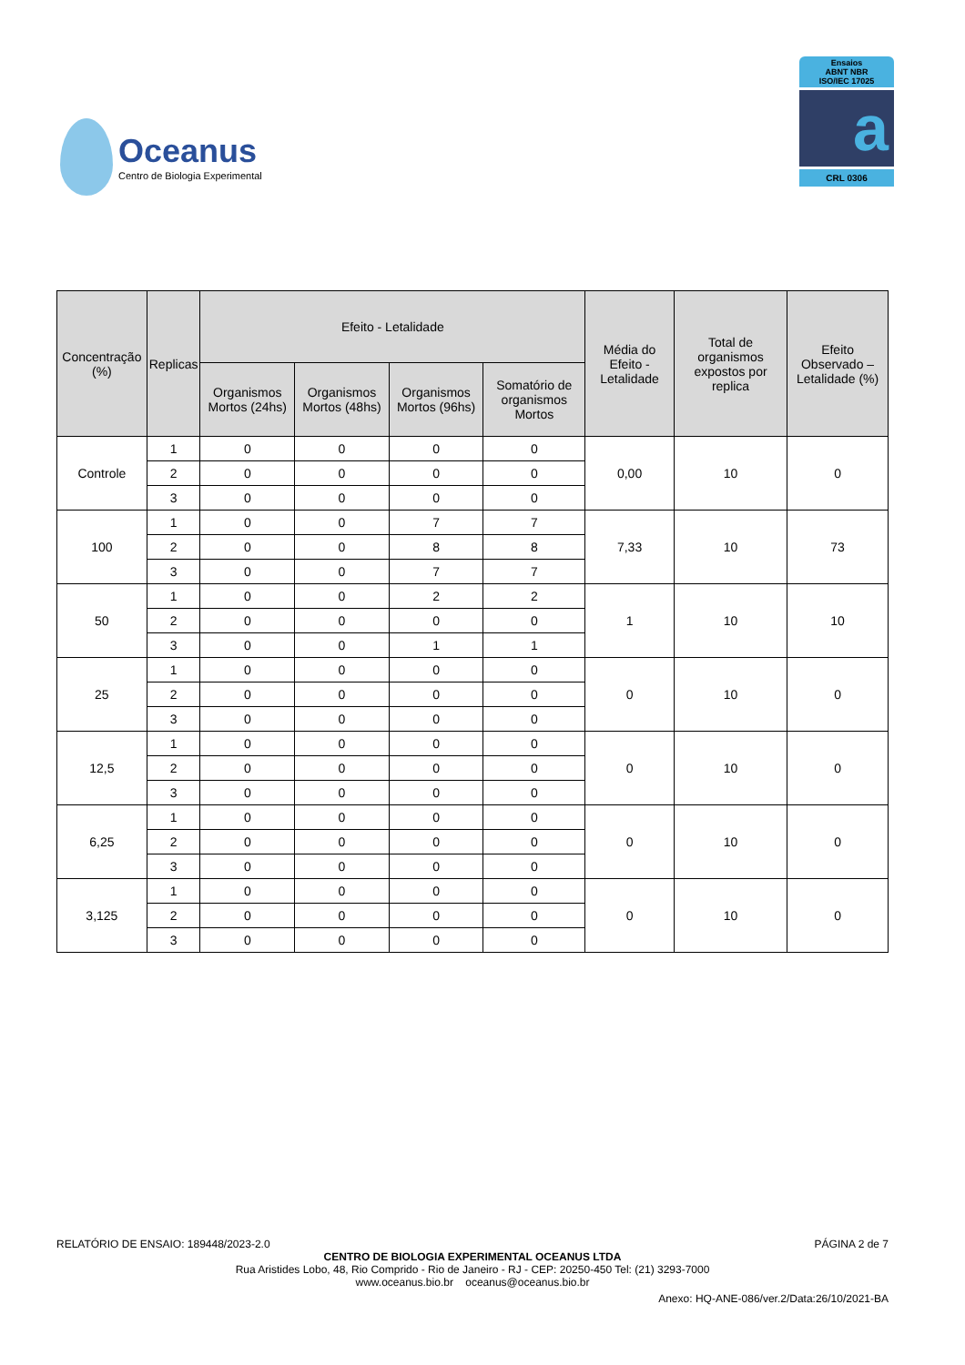Oceanus
Centro de Biologia Experimental
Ensaios
ABNT NBR
ISO/IEC 17025
a
CRL 0306
| Concentração (%) | Replicas | Efeito - Letalidade | | | | Média do Efeito - Letalidade | Total de organismos expostos por replica | Efeito Observado – Letalidade (%) |
| --- | --- | --- | --- | --- | --- | --- | --- | --- |
| | | Organismos Mortos (24hs) | Organismos Mortos (48hs) | Organismos Mortos (96hs) | Somatório de organismos Mortos | | | |
| Controle | 1 | 0 | 0 | 0 | 0 | 0,00 | 10 | 0 |
| | 2 | 0 | 0 | 0 | 0 | | | |
| | 3 | 0 | 0 | 0 | 0 | | | |
| 100 | 1 | 0 | 0 | 7 | 7 | 7,33 | 10 | 73 |
| | 2 | 0 | 0 | 8 | 8 | | | |
| | 3 | 0 | 0 | 7 | 7 | | | |
| 50 | 1 | 0 | 0 | 2 | 2 | 1 | 10 | 10 |
| | 2 | 0 | 0 | 0 | 0 | | | |
| | 3 | 0 | 0 | 1 | 1 | | | |
| 25 | 1 | 0 | 0 | 0 | 0 | 0 | 10 | 0 |
| | 2 | 0 | 0 | 0 | 0 | | | |
| | 3 | 0 | 0 | 0 | 0 | | | |
| 12,5 | 1 | 0 | 0 | 0 | 0 | 0 | 10 | 0 |
| | 2 | 0 | 0 | 0 | 0 | | | |
| | 3 | 0 | 0 | 0 | 0 | | | |
| 6,25 | 1 | 0 | 0 | 0 | 0 | 0 | 10 | 0 |
| | 2 | 0 | 0 | 0 | 0 | | | |
| | 3 | 0 | 0 | 0 | 0 | | | |
| 3,125 | 1 | 0 | 0 | 0 | 0 | 0 | 10 | 0 |
| | 2 | 0 | 0 | 0 | 0 | | | |
| | 3 | 0 | 0 | 0 | 0 | | | |
RELATÓRIO DE ENSAIO: 189448/2023-2.0 PÁGINA 2 de 7
CENTRO DE BIOLOGIA EXPERIMENTAL OCEANUS LTDA
Rua Aristides Lobo, 48, Rio Comprido - Rio de Janeiro - RJ - CEP: 20250-450 Tel: (21) 3293-7000
www.oceanus.bio.br oceanus@oceanus.bio.br
Anexo: HQ-ANE-086/ver.2/Data:26/10/2021-BA